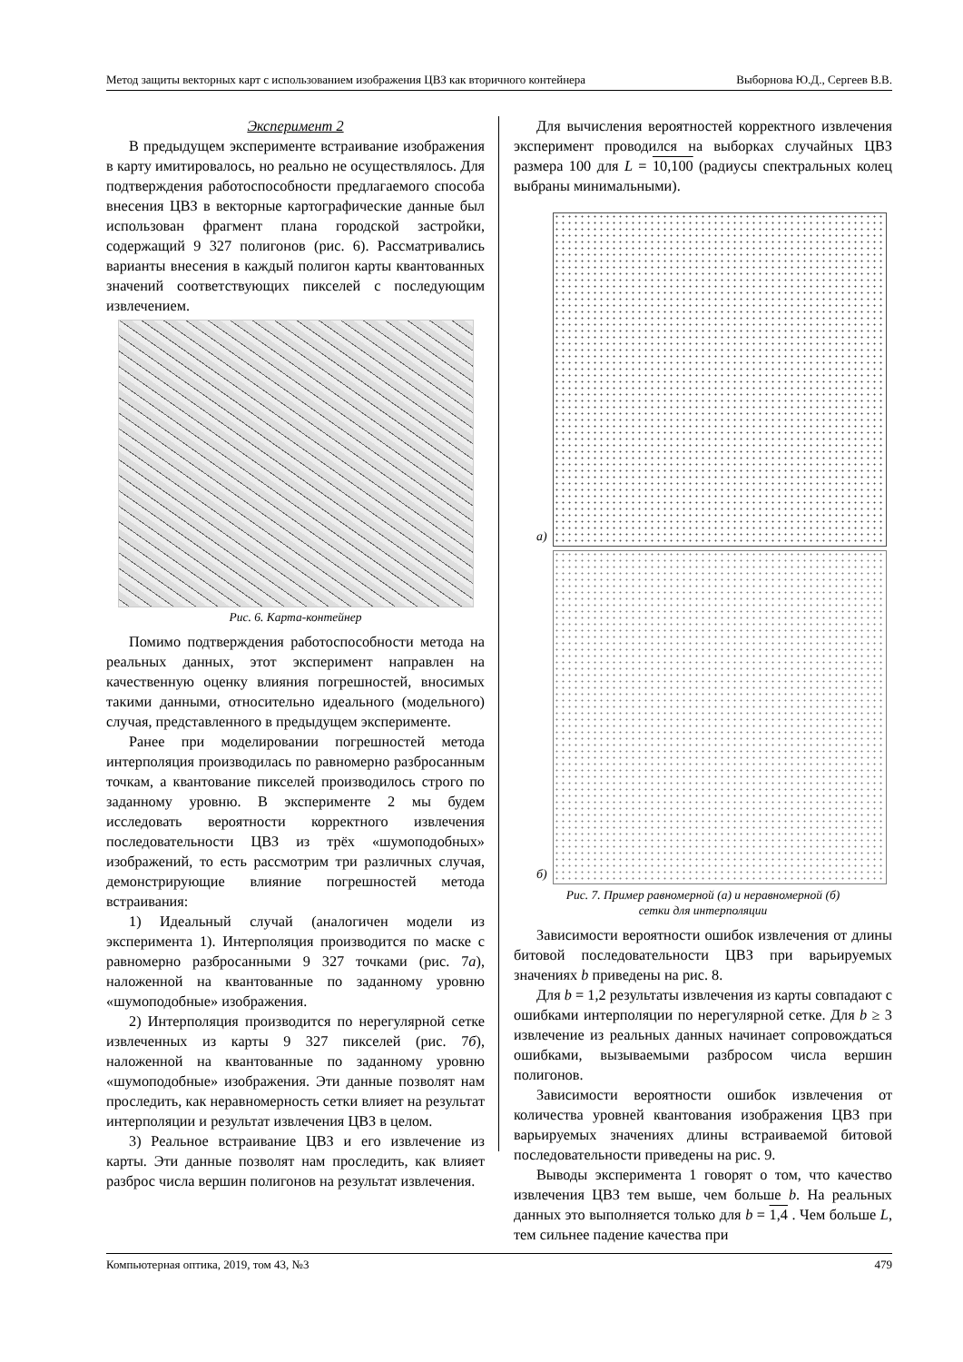Метод защиты векторных карт с использованием изображения ЦВЗ как вторичного контейнера Выборнова Ю.Д., Сергеев В.В.
Эксперимент 2
В предыдущем эксперименте встраивание изображения в карту имитировалось, но реально не осуществлялось. Для подтверждения работоспособности предлагаемого способа внесения ЦВЗ в векторные картографические данные был использован фрагмент плана городской застройки, содержащий 9 327 полигонов (рис. 6). Рассматривались варианты внесения в каждый полигон карты квантованных значений соответствующих пикселей с последующим извлечением.
Рис. 6. Карта-контейнер
Помимо подтверждения работоспособности метода на реальных данных, этот эксперимент направлен на качественную оценку влияния погрешностей, вносимых такими данными, относительно идеального (модельного) случая, представленного в предыдущем эксперименте.
Ранее при моделировании погрешностей метода интерполяция производилась по равномерно разбросанным точкам, а квантование пикселей производилось строго по заданному уровню. В эксперименте 2 мы будем исследовать вероятности корректного извлечения последовательности ЦВЗ из трёх «шумоподобных» изображений, то есть рассмотрим три различных случая, демонстрирующие влияние погрешностей метода встраивания:
1) Идеальный случай (аналогичен модели из эксперимента 1). Интерполяция производится по маске с равномерно разбросанными 9 327 точками (рис. 7а), наложенной на квантованные по заданному уровню «шумоподобные» изображения.
2) Интерполяция производится по нерегулярной сетке извлеченных из карты 9 327 пикселей (рис. 7б), наложенной на квантованные по заданному уровню «шумоподобные» изображения. Эти данные позволят нам проследить, как неравномерность сетки влияет на результат интерполяции и результат извлечения ЦВЗ в целом.
3) Реальное встраивание ЦВЗ и его извлечение из карты. Эти данные позволят нам проследить, как влияет разброс числа вершин полигонов на результат извлечения.
Для вычисления вероятностей корректного извлечения эксперимент проводился на выборках случайных ЦВЗ размера 100 для L = 10,100 (радиусы спектральных колец выбраны минимальными).
а)
б)
Рис. 7. Пример равномерной (а) и неравномерной (б)
сетки для интерполяции
Зависимости вероятности ошибок извлечения от длины битовой последовательности ЦВЗ при варьируемых значениях b приведены на рис. 8.
Для b = 1,2 результаты извлечения из карты совпадают с ошибками интерполяции по нерегулярной сетке. Для b ≥ 3 извлечение из реальных данных начинает сопровождаться ошибками, вызываемыми разбросом числа вершин полигонов.
Зависимости вероятности ошибок извлечения от количества уровней квантования изображения ЦВЗ при варьируемых значениях длины встраиваемой битовой последовательности приведены на рис. 9.
Выводы эксперимента 1 говорят о том, что качество извлечения ЦВЗ тем выше, чем больше b. На реальных данных это выполняется только для b = 1,4 . Чем больше L, тем сильнее падение качества при
Компьютерная оптика, 2019, том 43, №3 479